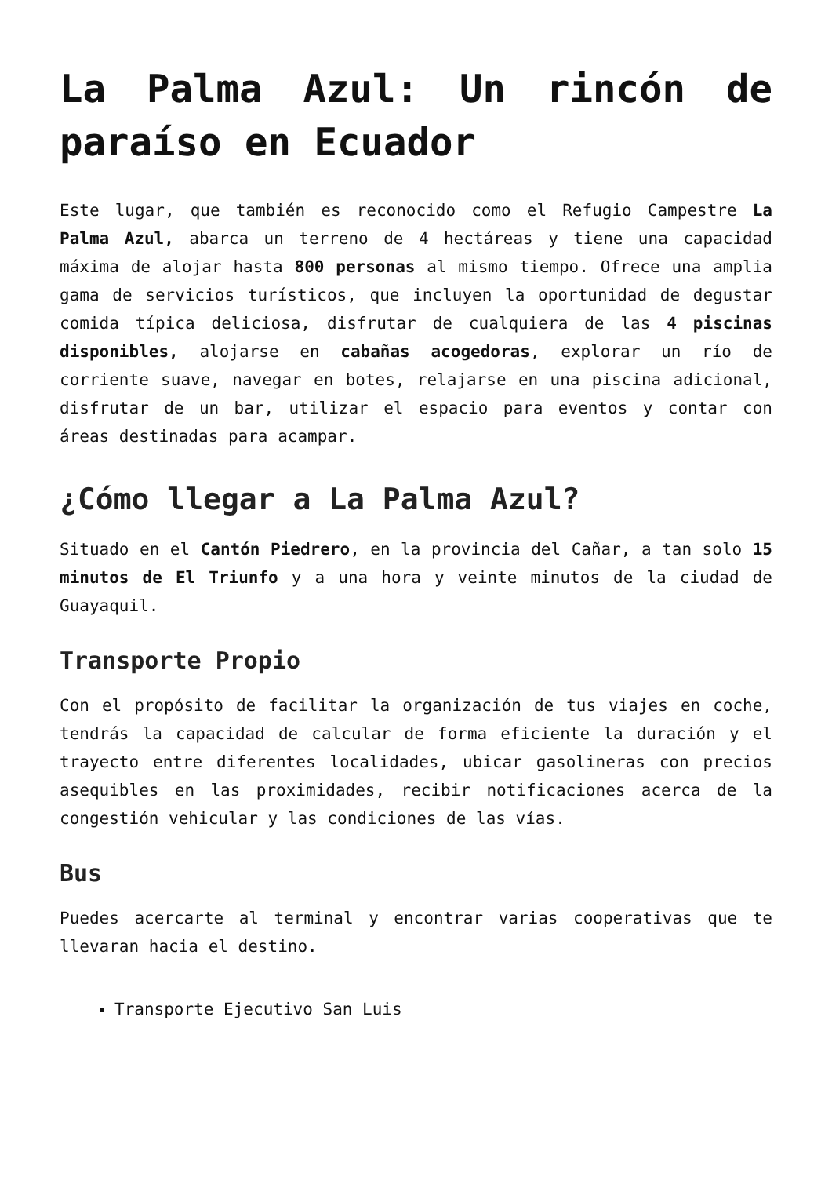La Palma Azul: Un rincón de paraíso en Ecuador
Este lugar, que también es reconocido como el Refugio Campestre La Palma Azul, abarca un terreno de 4 hectáreas y tiene una capacidad máxima de alojar hasta 800 personas al mismo tiempo. Ofrece una amplia gama de servicios turísticos, que incluyen la oportunidad de degustar comida típica deliciosa, disfrutar de cualquiera de las 4 piscinas disponibles, alojarse en cabañas acogedoras, explorar un río de corriente suave, navegar en botes, relajarse en una piscina adicional, disfrutar de un bar, utilizar el espacio para eventos y contar con áreas destinadas para acampar.
¿Cómo llegar a La Palma Azul?
Situado en el Cantón Piedrero, en la provincia del Cañar, a tan solo 15 minutos de El Triunfo y a una hora y veinte minutos de la ciudad de Guayaquil.
Transporte Propio
Con el propósito de facilitar la organización de tus viajes en coche, tendrás la capacidad de calcular de forma eficiente la duración y el trayecto entre diferentes localidades, ubicar gasolineras con precios asequibles en las proximidades, recibir notificaciones acerca de la congestión vehicular y las condiciones de las vías.
Bus
Puedes acercarte al terminal y encontrar varias cooperativas que te llevaran hacia el destino.
Transporte Ejecutivo San Luis